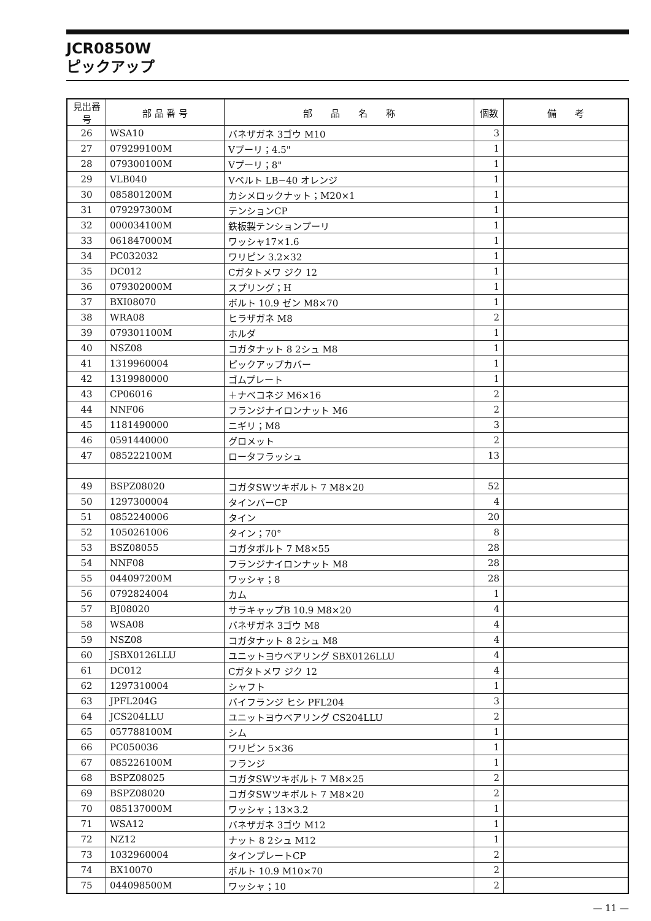JCR0850W
ピックアップ
| 見出番号 | 部 品 番 号 | 部 品 名 称 | 個数 | 備 考 |
| --- | --- | --- | --- | --- |
| 26 | WSA10 | バネザガネ 3ゴウ M10 | 3 | |
| 27 | 079299100M | Vプーリ；4.5" | 1 | |
| 28 | 079300100M | Vプーリ；8" | 1 | |
| 29 | VLB040 | Vベルト LB−40 オレンジ | 1 | |
| 30 | 085801200M | カシメロックナット；M20×1 | 1 | |
| 31 | 079297300M | テンションCP | 1 | |
| 32 | 000034100M | 鉄板製テンションプーリ | 1 | |
| 33 | 061847000M | ワッシャ17×1.6 | 1 | |
| 34 | PC032032 | ワリピン 3.2×32 | 1 | |
| 35 | DC012 | Cガタトメワ ジク 12 | 1 | |
| 36 | 079302000M | スプリング；H | 1 | |
| 37 | BXI08070 | ボルト 10.9 ゼン M8×70 | 1 | |
| 38 | WRA08 | ヒラザガネ M8 | 2 | |
| 39 | 079301100M | ホルダ | 1 | |
| 40 | NSZ08 | コガタナット 8 2シュ M8 | 1 | |
| 41 | 1319960004 | ピックアップカバー | 1 | |
| 42 | 1319980000 | ゴムプレート | 1 | |
| 43 | CP06016 | ＋ナベコネジ M6×16 | 2 | |
| 44 | NNF06 | フランジナイロンナット M6 | 2 | |
| 45 | 1181490000 | ニギリ；M8 | 3 | |
| 46 | 0591440000 | グロメット | 2 | |
| 47 | 085222100M | ロータフラッシュ | 13 | |
| 49 | BSPZ08020 | コガタSWツキボルト 7 M8×20 | 52 | |
| 50 | 1297300004 | タインバーCP | 4 | |
| 51 | 0852240006 | タイン | 20 | |
| 52 | 1050261006 | タイン；70° | 8 | |
| 53 | BSZ08055 | コガタボルト 7 M8×55 | 28 | |
| 54 | NNF08 | フランジナイロンナット M8 | 28 | |
| 55 | 044097200M | ワッシャ；8 | 28 | |
| 56 | 0792824004 | カム | 1 | |
| 57 | BJ08020 | サラキャップB 10.9 M8×20 | 4 | |
| 58 | WSA08 | バネザガネ 3ゴウ M8 | 4 | |
| 59 | NSZ08 | コガタナット 8 2シュ M8 | 4 | |
| 60 | JSBX0126LLU | ユニットヨウベアリング SBX0126LLU | 4 | |
| 61 | DC012 | Cガタトメワ ジク 12 | 4 | |
| 62 | 1297310004 | シャフト | 1 | |
| 63 | JPFL204G | バイフランジ ヒシ PFL204 | 3 | |
| 64 | JCS204LLU | ユニットヨウベアリング CS204LLU | 2 | |
| 65 | 057788100M | シム | 1 | |
| 66 | PC050036 | ワリピン 5×36 | 1 | |
| 67 | 085226100M | フランジ | 1 | |
| 68 | BSPZ08025 | コガタSWツキボルト 7 M8×25 | 2 | |
| 69 | BSPZ08020 | コガタSWツキボルト 7 M8×20 | 2 | |
| 70 | 085137000M | ワッシャ；13×3.2 | 1 | |
| 71 | WSA12 | バネザガネ 3ゴウ M12 | 1 | |
| 72 | NZ12 | ナット 8 2シュ M12 | 1 | |
| 73 | 1032960004 | タインプレートCP | 2 | |
| 74 | BX10070 | ボルト 10.9 M10×70 | 2 | |
| 75 | 044098500M | ワッシャ；10 | 2 | |
— 11 —